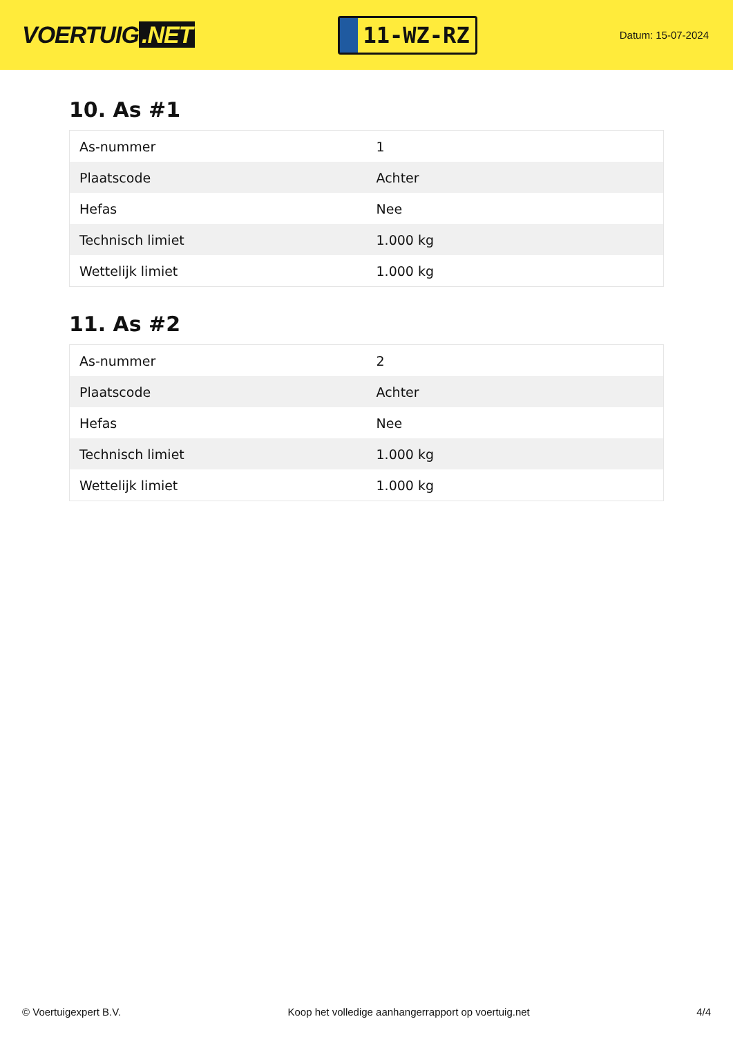VOERTUIG.NET
11-WZ-RZ
Datum: 15-07-2024
10. As #1
| As-nummer | 1 |
| Plaatscode | Achter |
| Hefas | Nee |
| Technisch limiet | 1.000 kg |
| Wettelijk limiet | 1.000 kg |
11. As #2
| As-nummer | 2 |
| Plaatscode | Achter |
| Hefas | Nee |
| Technisch limiet | 1.000 kg |
| Wettelijk limiet | 1.000 kg |
© Voertuigexpert B.V. Koop het volledige aanhangerrapport op voertuig.net 4/4